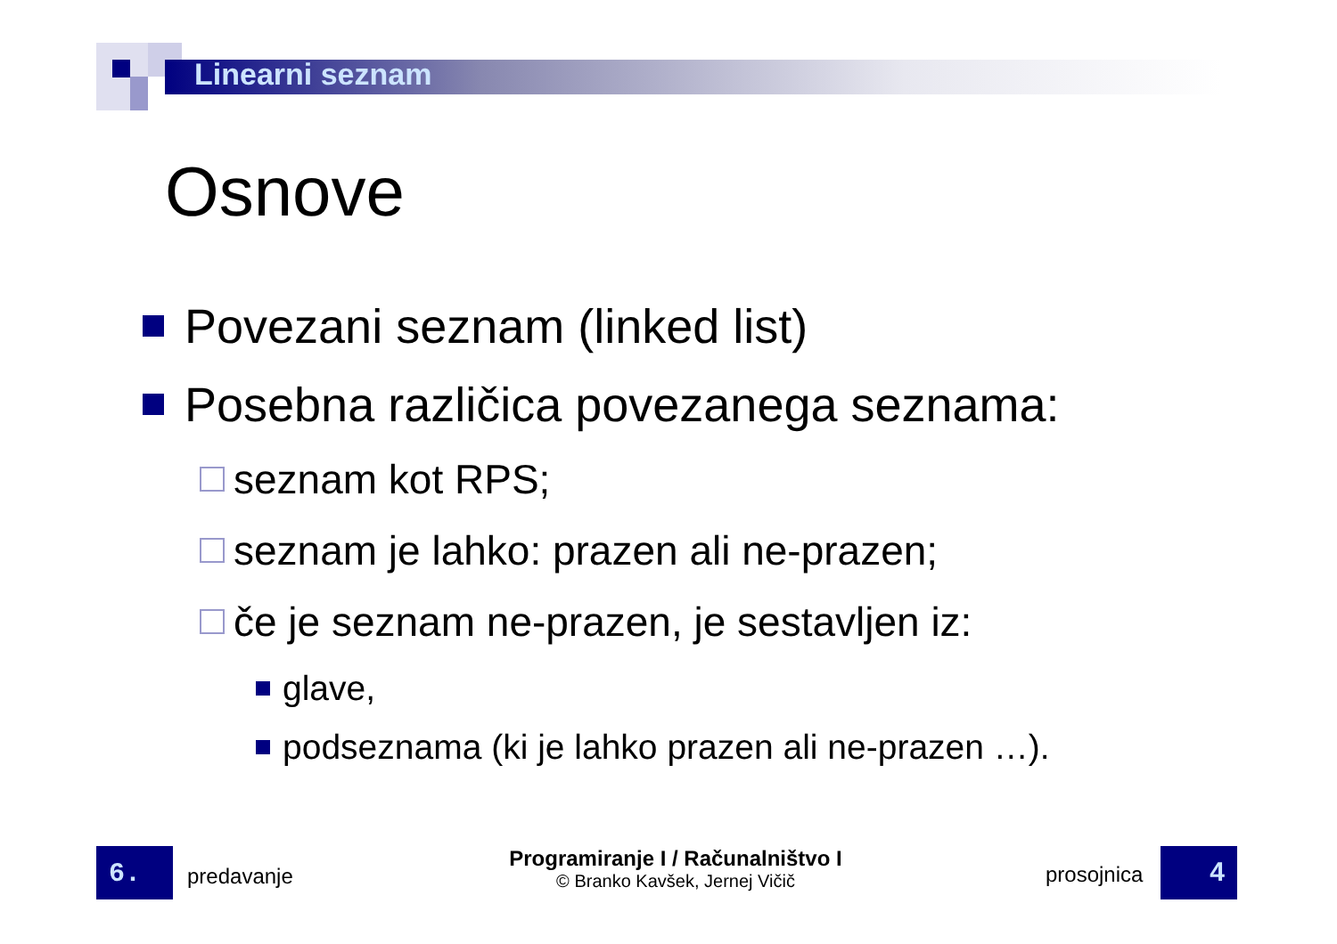Linearni seznam
Osnove
Povezani seznam (linked list)
Posebna različica povezanega seznama:
seznam kot RPS;
seznam je lahko: prazen ali ne-prazen;
če je seznam ne-prazen, je sestavljen iz:
glave,
podseznama (ki je lahko prazen ali ne-prazen …).
6. predavanje
Programiranje I / Računalništvo I
© Branko Kavšek, Jernej Vičič
prosojnica 4